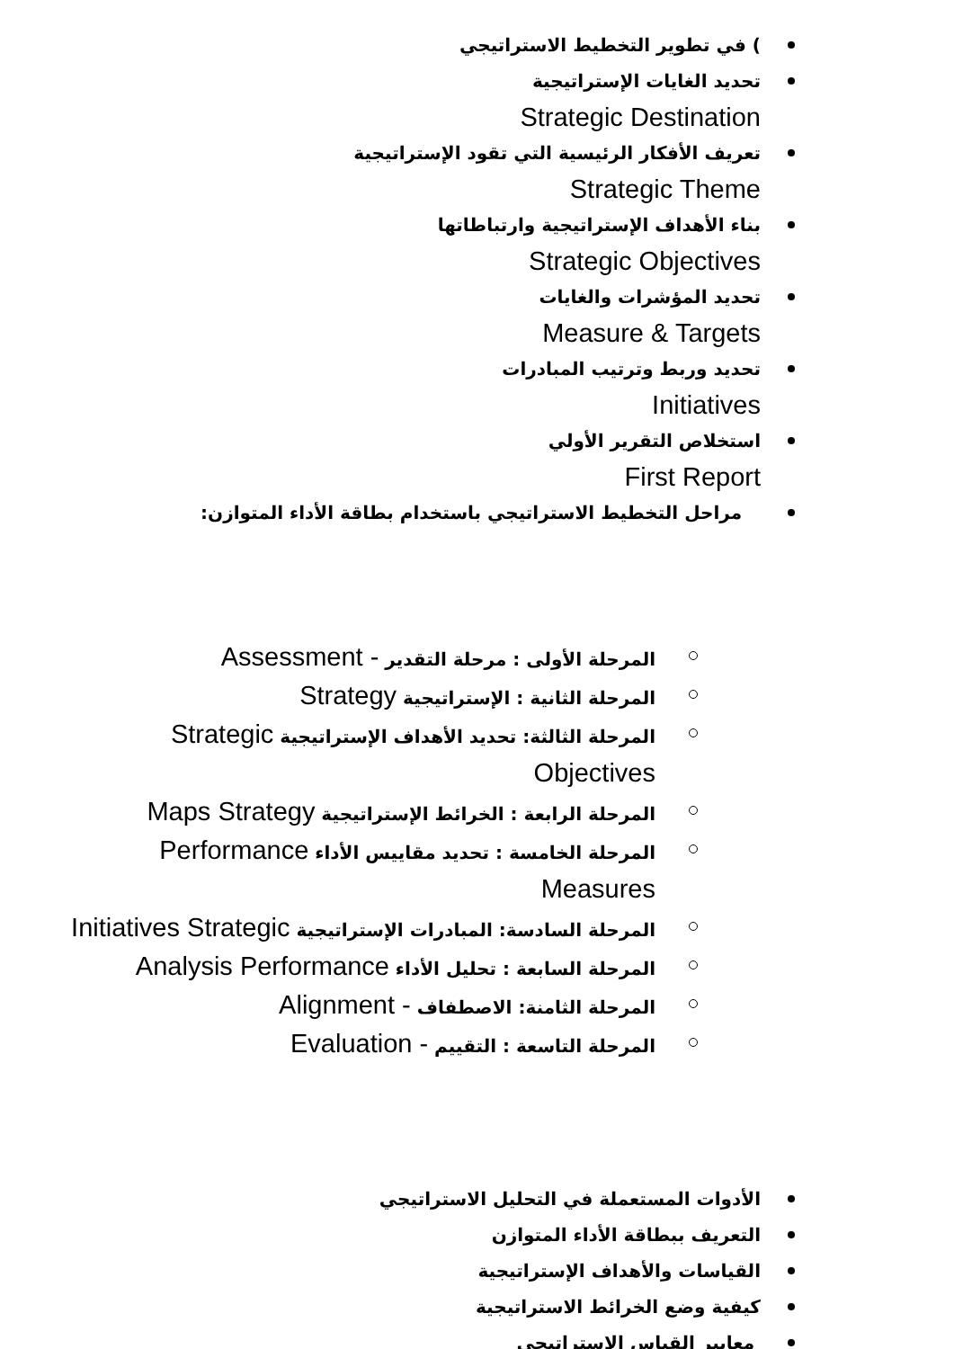) في تطوير التخطيط الاستراتيجي
تحديد الغايات الإستراتيجية
Strategic Destination
تعريف الأفكار الرئيسية التي تقود الإستراتيجية
Strategic Theme
بناء الأهداف الإستراتيجية وارتباطاتها
Strategic Objectives
تحديد المؤشرات والغايات
Measure & Targets
تحديد وربط وترتيب المبادرات
Initiatives
استخلاص التقرير الأولي
First Report
مراحل التخطيط الاستراتيجي باستخدام بطاقة الأداء المتوازن:
المرحلة الأولى : مرحلة التقدير - Assessment
المرحلة الثانية : الإستراتيجية Strategy
المرحلة الثالثة: تحديد الأهداف الإستراتيجية Strategic Objectives
المرحلة الرابعة : الخرائط الإستراتيجية Maps Strategy
المرحلة الخامسة : تحديد مقاييس الأداء Performance Measures
المرحلة السادسة: المبادرات الإستراتيجية Initiatives Strategic
المرحلة السابعة : تحليل الأداء Analysis Performance
المرحلة الثامنة: الاصطفاف - Alignment
المرحلة التاسعة : التقييم - Evaluation
الأدوات المستعملة في التحليل الاستراتيجي
التعريف ببطاقة الأداء المتوازن
القياسات والأهداف الإستراتيجية
كيفية وضع الخرائط الاستراتيجية
معايير القياس الاستراتيجي